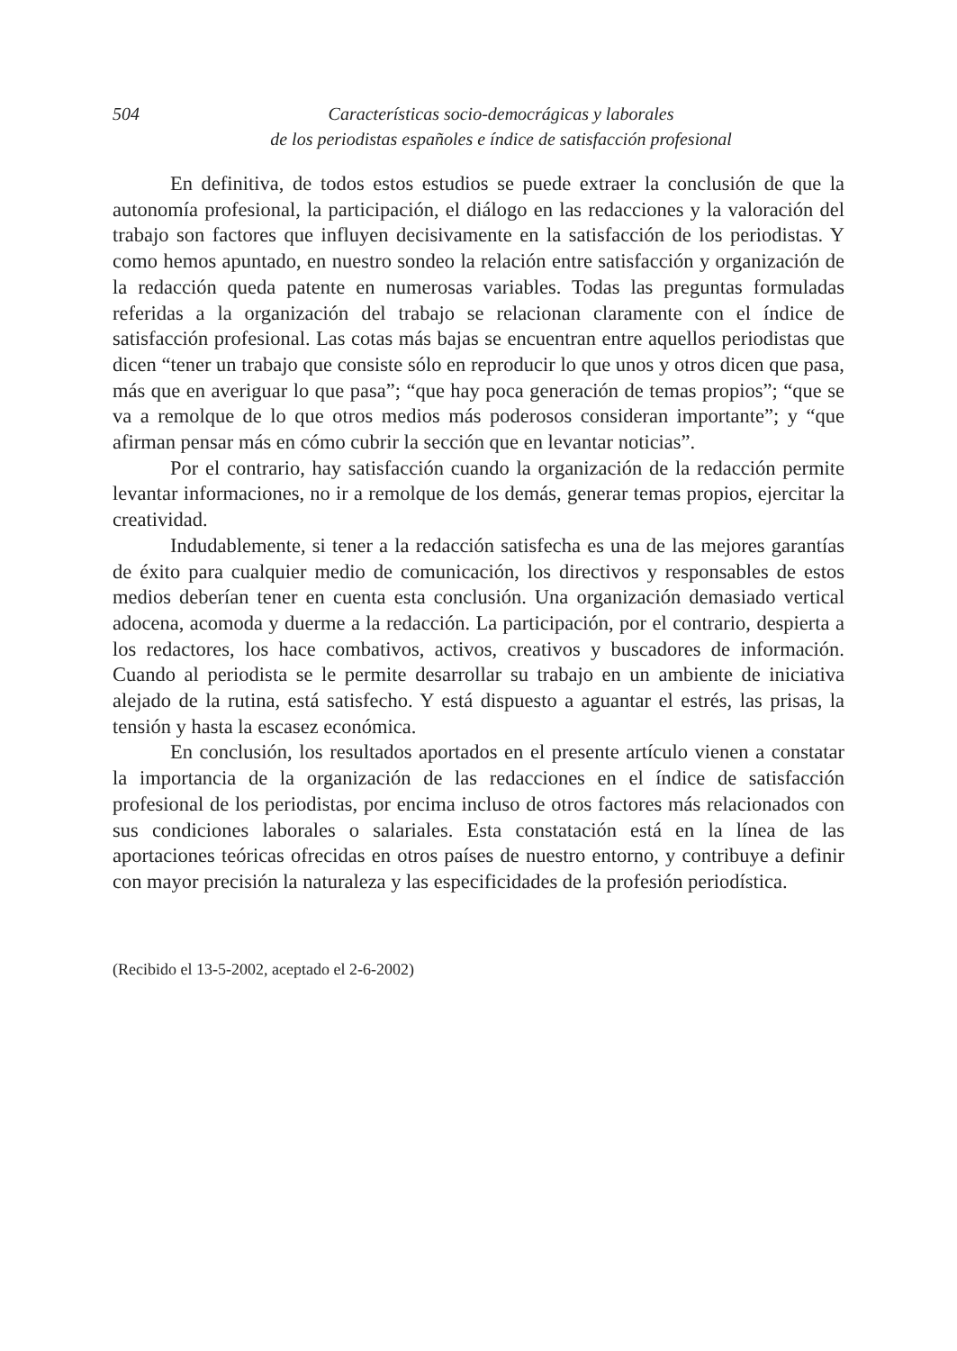504 Características socio-democrágicas y laborales
de los periodistas españoles e índice de satisfacción profesional
En definitiva, de todos estos estudios se puede extraer la conclusión de que la autonomía profesional, la participación, el diálogo en las redacciones y la valoración del trabajo son factores que influyen decisivamente en la satisfacción de los periodistas. Y como hemos apuntado, en nuestro sondeo la relación entre satisfacción y organización de la redacción queda patente en numerosas variables. Todas las preguntas formuladas referidas a la organización del trabajo se relacionan claramente con el índice de satisfacción profesional. Las cotas más bajas se encuentran entre aquellos periodistas que dicen “tener un trabajo que consiste sólo en reproducir lo que unos y otros dicen que pasa, más que en averiguar lo que pasa”; “que hay poca generación de temas propios”; “que se va a remolque de lo que otros medios más poderosos consideran importante”; y “que afirman pensar más en cómo cubrir la sección que en levantar noticias”.
Por el contrario, hay satisfacción cuando la organización de la redacción permite levantar informaciones, no ir a remolque de los demás, generar temas propios, ejercitar la creatividad.
Indudablemente, si tener a la redacción satisfecha es una de las mejores garantías de éxito para cualquier medio de comunicación, los directivos y responsables de estos medios deberían tener en cuenta esta conclusión. Una organización demasiado vertical adocena, acomoda y duerme a la redacción. La participación, por el contrario, despierta a los redactores, los hace combativos, activos, creativos y buscadores de información. Cuando al periodista se le permite desarrollar su trabajo en un ambiente de iniciativa alejado de la rutina, está satisfecho. Y está dispuesto a aguantar el estrés, las prisas, la tensión y hasta la escasez económica.
En conclusión, los resultados aportados en el presente artículo vienen a constatar la importancia de la organización de las redacciones en el índice de satisfacción profesional de los periodistas, por encima incluso de otros factores más relacionados con sus condiciones laborales o salariales. Esta constatación está en la línea de las aportaciones teóricas ofrecidas en otros países de nuestro entorno, y contribuye a definir con mayor precisión la naturaleza y las especificidades de la profesión periodística.
(Recibido el 13-5-2002, aceptado el 2-6-2002)